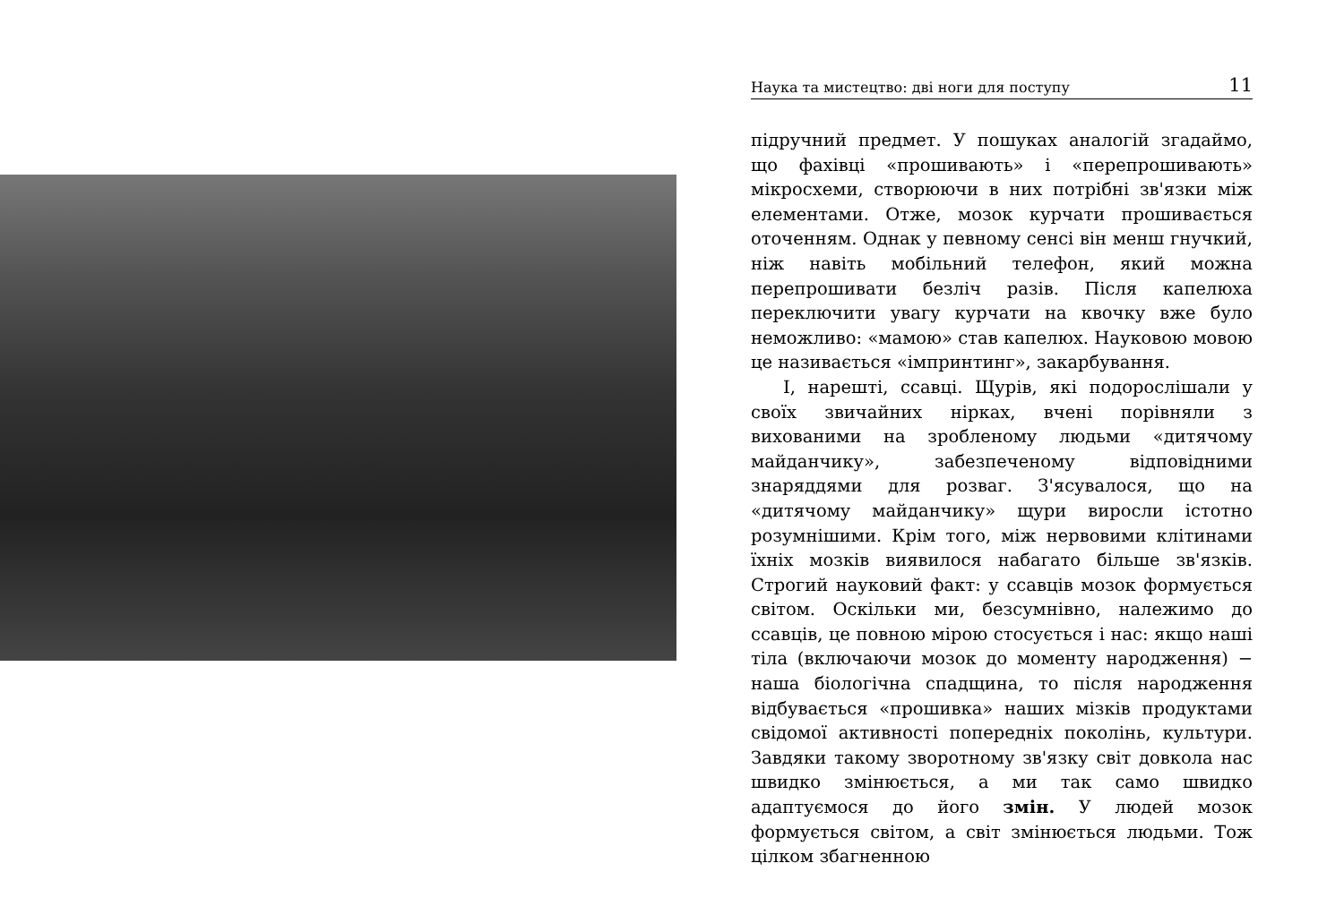Наука та мистецтво: дві ноги для поступу 11
підручний предмет. У пошуках аналогій згадаймо, що фахівці «прошивають» і «перепрошивають» мікросхеми, створюючи в них потрібні зв'язки між елементами. Отже, мозок курчати прошивається оточенням. Однак у певному сенсі він менш гнучкий, ніж навіть мобільний телефон, який можна перепрошивати безліч разів. Після капелюха переключити увагу курчати на квочку вже було неможливо: «мамою» став капелюх. Науковою мовою це називається «імпринтинг», закарбування.
І, нарешті, ссавці. Щурів, які подорослішали у своїх звичайних нірках, вчені порівняли з вихованими на зробленому людьми «дитячому майданчику», забезпеченому відповідними знаряддями для розваг. З'ясувалося, що на «дитячому майданчику» щури виросли істотно розумнішими. Крім того, між нервовими клітинами їхніх мозків виявилося набагато більше зв'язків. Строгий науковий факт: у ссавців мозок формується світом. Оскільки ми, безсумнівно, належимо до ссавців, це повною мірою стосується і нас: якщо наші тіла (включаючи мозок до моменту народження) − наша біологічна спадщина, то після народження відбувається «прошивка» наших мізків продуктами свідомої активності попередніх поколінь, культури. Завдяки такому зворотному зв'язку світ довкола нас швидко змінюється, а ми так само швидко адаптуємося до його змін. У людей мозок формується світом, а світ змінюється людьми. Тож цілком збагненною